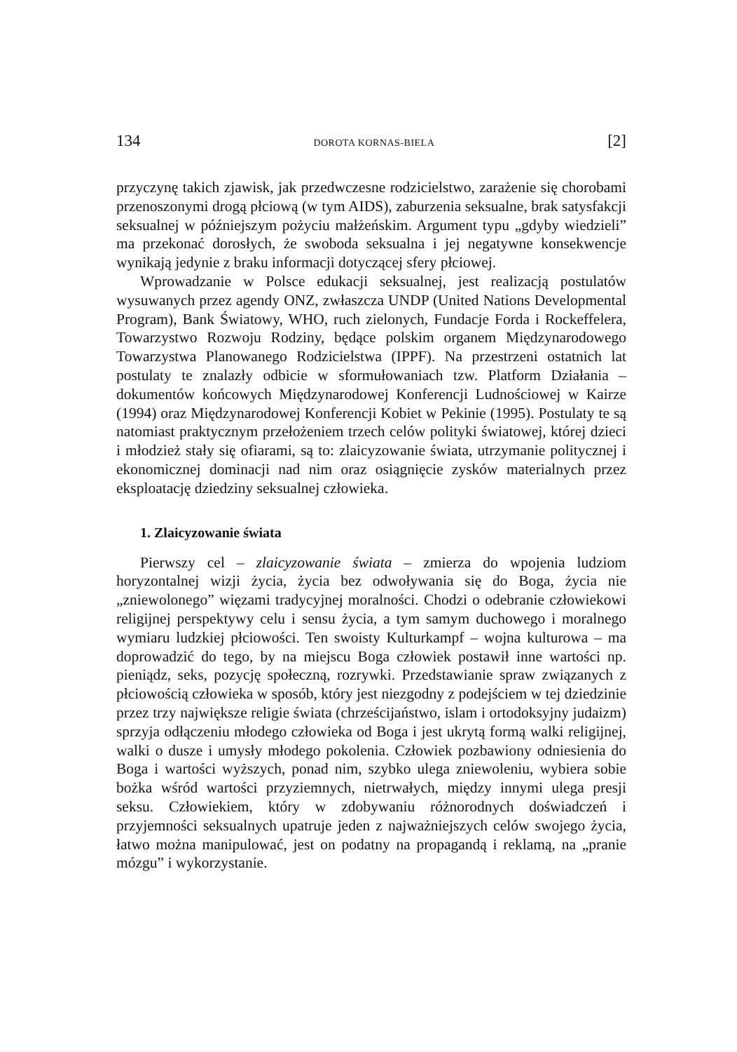134 DOROTA KORNAS-BIELA [2]
przyczynę takich zjawisk, jak przedwczesne rodzicielstwo, zarażenie się chorobami przenoszonymi drogą płciową (w tym AIDS), zaburzenia seksualne, brak satysfakcji seksualnej w późniejszym pożyciu małżeńskim. Argument typu „gdyby wiedzieli” ma przekonać dorosłych, że swoboda seksualna i jej negatywne konsekwencje wynikają jedynie z braku informacji dotyczącej sfery płciowej.
Wprowadzanie w Polsce edukacji seksualnej, jest realizacją postulatów wysuwanych przez agendy ONZ, zwłaszcza UNDP (United Nations Developmental Program), Bank Światowy, WHO, ruch zielonych, Fundacje Forda i Rockeffelera, Towarzystwo Rozwoju Rodziny, będące polskim organem Międzynarodowego Towarzystwa Planowanego Rodzicielstwa (IPPF). Na przestrzeni ostatnich lat postulaty te znalazły odbicie w sformułowaniach tzw. Platform Działania – dokumentów końcowych Międzynarodowej Konferencji Ludnościowej w Kairze (1994) oraz Międzynarodowej Konferencji Kobiet w Pekinie (1995). Postulaty te są natomiast praktycznym przełożeniem trzech celów polityki światowej, której dzieci i młodzież stały się ofiarami, są to: zlaicyzowanie świata, utrzymanie politycznej i ekonomicznej dominacji nad nim oraz osiągnięcie zysków materialnych przez eksploatację dziedziny seksualnej człowieka.
1. Zlaicyzowanie świata
Pierwszy cel – zlaicyzowanie świata – zmierza do wpojenia ludziom horyzontalnej wizji życia, życia bez odwoływania się do Boga, życia nie „zniewolonego” więzami tradycyjnej moralności. Chodzi o odebranie człowiekowi religijnej perspektywy celu i sensu życia, a tym samym duchowego i moralnego wymiaru ludzkiej płciowości. Ten swoisty Kulturkampf – wojna kulturowa – ma doprowadzić do tego, by na miejscu Boga człowiek postawił inne wartości np. pieniądz, seks, pozycję społeczną, rozrywki. Przedstawianie spraw związanych z płciowością człowieka w sposób, który jest niezgodny z podejściem w tej dziedzinie przez trzy największe religie świata (chrześcijaństwo, islam i ortodoksyjny judaizm) sprzyja odłączeniu młodego człowieka od Boga i jest ukrytą formą walki religijnej, walki o dusze i umysły młodego pokolenia. Człowiek pozbawiony odniesienia do Boga i wartości wyższych, ponad nim, szybko ulega zniewoleniu, wybiera sobie bożka wśród wartości przyziemnych, nietrwałych, między innymi ulega presji seksu. Człowiekiem, który w zdobywaniu różnorodnych doświadczeń i przyjemności seksualnych upatruje jeden z najważniejszych celów swojego życia, łatwo można manipulować, jest on podatny na propagandą i reklamą, na „pranie mózgu” i wykorzystanie.